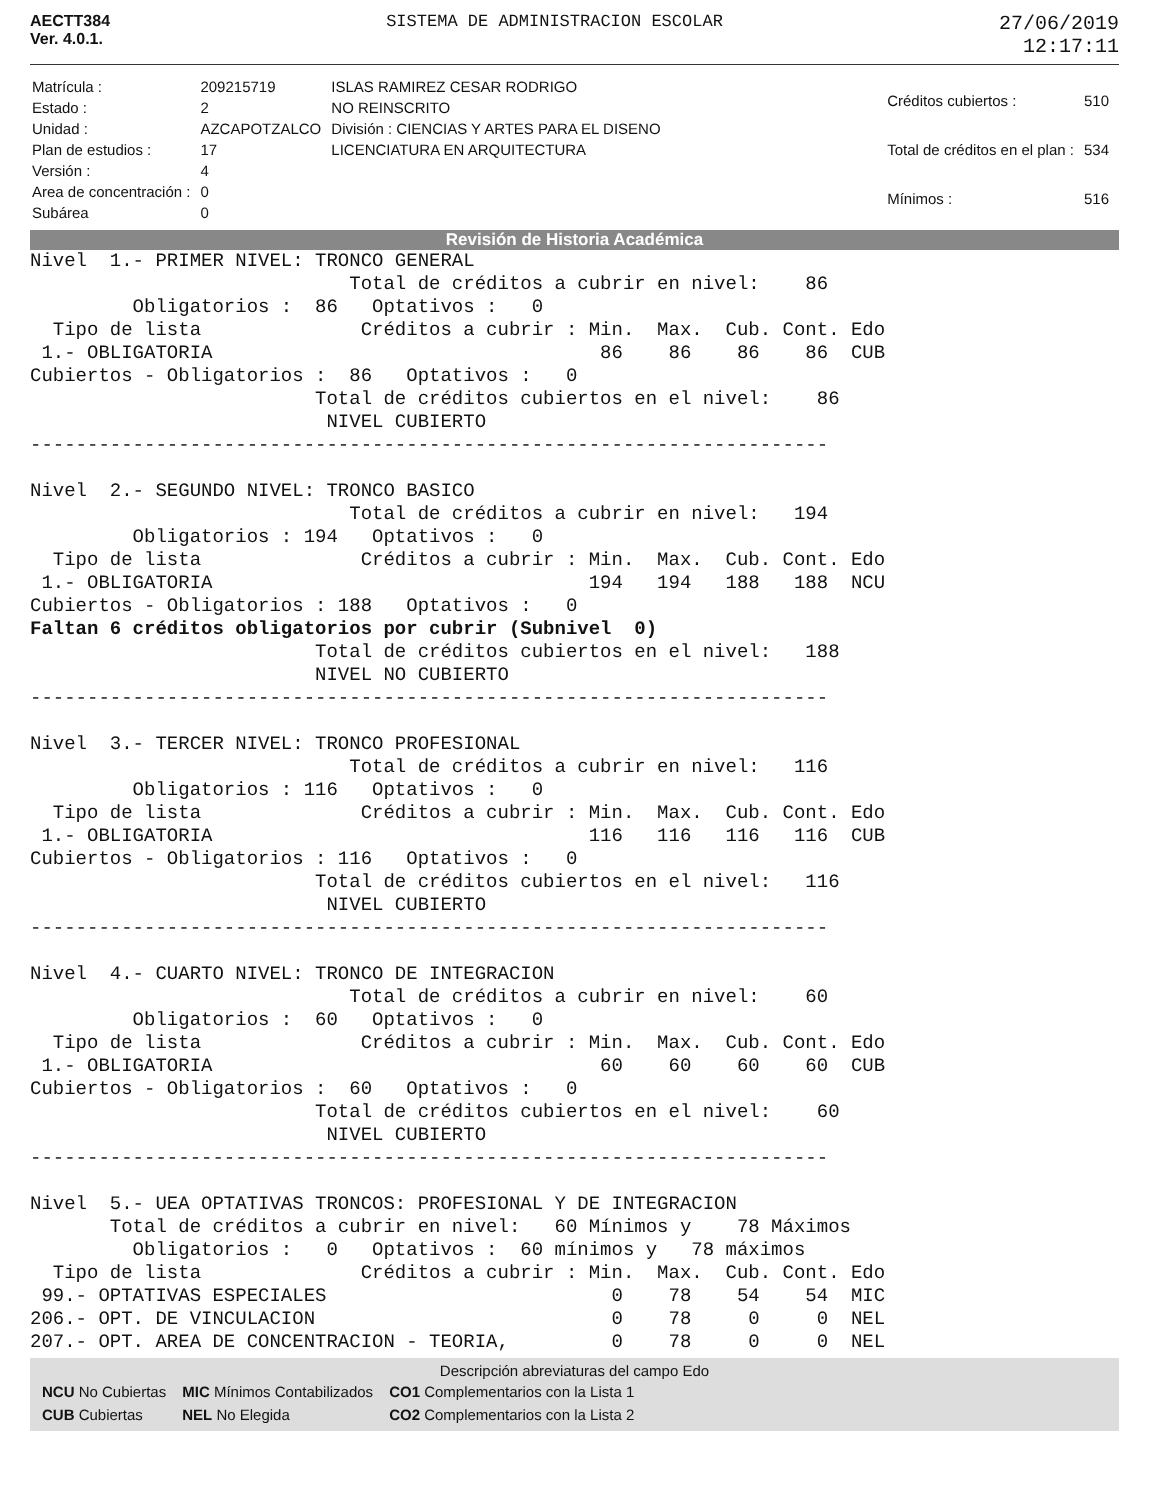AECTT384
Ver. 4.0.1.
SISTEMA DE ADMINISTRACION ESCOLAR
27/06/2019
12:17:11
| Matrícula : | 209215719 | ISLAS RAMIREZ CESAR RODRIGO |
| Estado : | 2 | NO REINSCRITO |
| Unidad : | AZCAPOTZALCO | División : CIENCIAS Y ARTES PARA EL DISENO |
| Plan de estudios : | 17 | LICENCIATURA EN ARQUITECTURA |
| Versión : | 4 | |
| Area de concentración : | 0 | |
| Subárea | 0 | |
| Créditos cubiertos : | 510 |
| Total de créditos en el plan : | 534 |
| Mínimos : | 516 |
Revisión de Historia Académica
Nivel  1.- PRIMER NIVEL: TRONCO GENERAL
                            Total de créditos a cubrir en nivel:    86
         Obligatorios :  86   Optativos :   0
  Tipo de lista              Créditos a cubrir : Min.  Max.  Cub. Cont. Edo
 1.- OBLIGATORIA                                  86    86    86    86  CUB
Cubiertos - Obligatorios :  86   Optativos :   0
                         Total de créditos cubiertos en el nivel:    86
                          NIVEL CUBIERTO
----------------------------------------------------------------------

Nivel  2.- SEGUNDO NIVEL: TRONCO BASICO
                            Total de créditos a cubrir en nivel:   194
         Obligatorios : 194   Optativos :   0
  Tipo de lista              Créditos a cubrir : Min.  Max.  Cub. Cont. Edo
 1.- OBLIGATORIA                                 194   194   188   188  NCU
Cubiertos - Obligatorios : 188   Optativos :   0
Faltan 6 créditos obligatorios por cubrir (Subnivel  0)
                         Total de créditos cubiertos en el nivel:   188
                         NIVEL NO CUBIERTO
----------------------------------------------------------------------

Nivel  3.- TERCER NIVEL: TRONCO PROFESIONAL
                            Total de créditos a cubrir en nivel:   116
         Obligatorios : 116   Optativos :   0
  Tipo de lista              Créditos a cubrir : Min.  Max.  Cub. Cont. Edo
 1.- OBLIGATORIA                                 116   116   116   116  CUB
Cubiertos - Obligatorios : 116   Optativos :   0
                         Total de créditos cubiertos en el nivel:   116
                          NIVEL CUBIERTO
----------------------------------------------------------------------

Nivel  4.- CUARTO NIVEL: TRONCO DE INTEGRACION
                            Total de créditos a cubrir en nivel:    60
         Obligatorios :  60   Optativos :   0
  Tipo de lista              Créditos a cubrir : Min.  Max.  Cub. Cont. Edo
 1.- OBLIGATORIA                                  60    60    60    60  CUB
Cubiertos - Obligatorios :  60   Optativos :   0
                         Total de créditos cubiertos en el nivel:    60
                          NIVEL CUBIERTO
----------------------------------------------------------------------

Nivel  5.- UEA OPTATIVAS TRONCOS: PROFESIONAL Y DE INTEGRACION
       Total de créditos a cubrir en nivel:   60 Mínimos y    78 Máximos
         Obligatorios :   0   Optativos :  60 mínimos y   78 máximos
  Tipo de lista              Créditos a cubrir : Min.  Max.  Cub. Cont. Edo
 99.- OPTATIVAS ESPECIALES                         0    78    54    54  MIC
206.- OPT. DE VINCULACION                          0    78     0     0  NEL
207.- OPT. AREA DE CONCENTRACION - TEORIA,         0    78     0     0  NEL
Descripción abreviaturas del campo Edo
| NCU No Cubiertas | MIC Mínimos Contabilizados | CO1 Complementarios con la Lista 1 |
| CUB Cubiertas | NEL No Elegida | CO2 Complementarios con la Lista 2 |